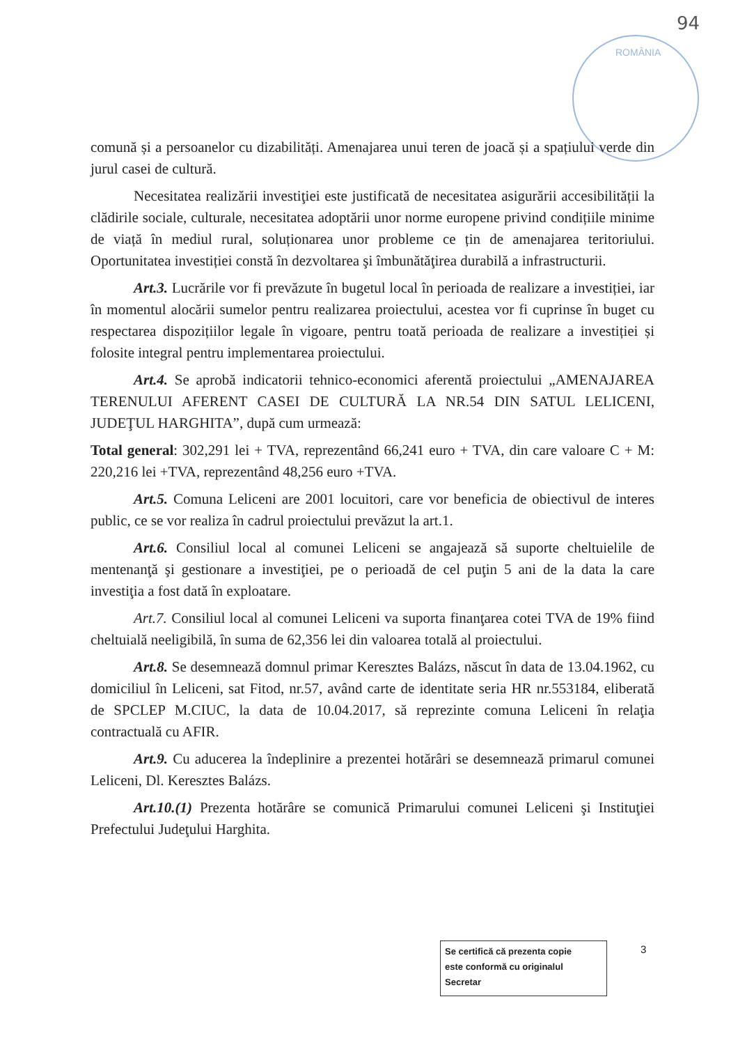94
ROMÂNIA
comună și a persoanelor cu dizabilități. Amenajarea unui teren de joacă și a spațiului verde din jurul casei de cultură.
Necesitatea realizării investiţiei este justificată de necesitatea asigurării accesibilității la clădirile sociale, culturale, necesitatea adoptării unor norme europene privind condițiile minime de viață în mediul rural, soluționarea unor probleme ce țin de amenajarea teritoriului. Oportunitatea investiției constă în dezvoltarea şi îmbunătăţirea durabilă a infrastructurii.
Art.3. Lucrările vor fi prevăzute în bugetul local în perioada de realizare a investiției, iar în momentul alocării sumelor pentru realizarea proiectului, acestea vor fi cuprinse în buget cu respectarea dispozițiilor legale în vigoare, pentru toată perioada de realizare a investiției și folosite integral pentru implementarea proiectului.
Art.4. Se aprobă indicatorii tehnico-economici aferentă proiectului „AMENAJAREA TERENULUI AFERENT CASEI DE CULTURĂ LA NR.54 DIN SATUL LELICENI, JUDEŢUL HARGHITA”, după cum urmează:
Total general: 302,291 lei + TVA, reprezentând 66,241 euro + TVA, din care valoare C + M: 220,216 lei +TVA, reprezentând 48,256 euro +TVA.
Art.5. Comuna Leliceni are 2001 locuitori, care vor beneficia de obiectivul de interes public, ce se vor realiza în cadrul proiectului prevăzut la art.1.
Art.6. Consiliul local al comunei Leliceni se angajează să suporte cheltuielile de mentenanţă şi gestionare a investiţiei, pe o perioadă de cel puţin 5 ani de la data la care investiţia a fost dată în exploatare.
Art.7. Consiliul local al comunei Leliceni va suporta finanţarea cotei TVA de 19% fiind cheltuială neeligibilă, în suma de 62,356 lei din valoarea totală al proiectului.
Art.8. Se desemnează domnul primar Keresztes Balázs, născut în data de 13.04.1962, cu domiciliul în Leliceni, sat Fitod, nr.57, având carte de identitate seria HR nr.553184, eliberată de SPCLEP M.CIUC, la data de 10.04.2017, să reprezinte comuna Leliceni în relaţia contractuală cu AFIR.
Art.9. Cu aducerea la îndeplinire a prezentei hotărâri se desemnează primarul comunei Leliceni, Dl. Keresztes Balázs.
Art.10.(1) Prezenta hotărâre se comunică Primarului comunei Leliceni şi Instituţiei Prefectului Judeţului Harghita.
Se certifică că prezenta copie
este conformă cu originalul
Secretar
3